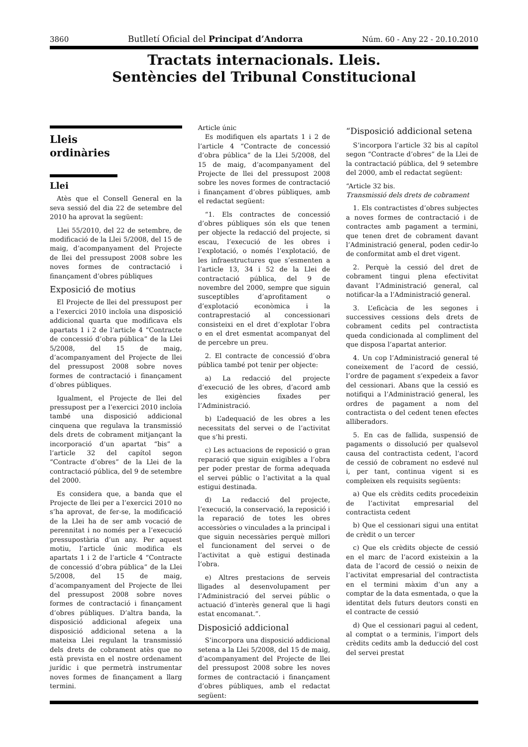3860 Butlletí Oficial del Principat d’Andorra Núm. 60 - Any 22 - 20.10.2010
Tractats internacionals. Lleis.
Sentències del Tribunal Constitucional
Lleis
ordinàries
Llei
Atès que el Consell General en la seva sessió del dia 22 de setembre del 2010 ha aprovat la següent:
Llei 55/2010, del 22 de setembre, de modificació de la Llei 5/2008, del 15 de maig, d’acompanyament del Projecte de llei del pressupost 2008 sobre les noves formes de contractació i finançament d’obres públiques
Exposició de motius
El Projecte de llei del pressupost per a l’exercici 2010 incloïa una disposició addicional quarta que modificava els apartats 1 i 2 de l’article 4 “Contracte de concessió d’obra pública” de la Llei 5/2008, del 15 de maig, d’acompanyament del Projecte de llei del pressupost 2008 sobre noves formes de contractació i finançament d’obres públiques.
Igualment, el Projecte de llei del pressupost per a l’exercici 2010 incloïa també una disposició addicional cinquena que regulava la transmissió dels drets de cobrament mitjançant la incorporació d’un apartat “bis” a l’article 32 del capítol segon “Contracte d’obres” de la Llei de la contractació pública, del 9 de setembre del 2000.
Es considera que, a banda que el Projecte de llei per a l’exercici 2010 no s’ha aprovat, de fer-se, la modificació de la Llei ha de ser amb vocació de perennitat i no només per a l’execució pressupostària d’un any. Per aquest motiu, l’article únic modifica els apartats 1 i 2 de l’article 4 “Contracte de concessió d’obra pública” de la Llei 5/2008, del 15 de maig, d’acompanyament del Projecte de llei del pressupost 2008 sobre noves formes de contractació i finançament d’obres públiques. D’altra banda, la disposició addicional afegeix una disposició addicional setena a la mateixa Llei regulant la transmissió dels drets de cobrament atès que no està prevista en el nostre ordenament jurídic i que permetrà instrumentar noves formes de finançament a llarg termini.
Article únic
Es modifiquen els apartats 1 i 2 de l’article 4 “Contracte de concessió d’obra pública” de la Llei 5/2008, del 15 de maig, d’acompanyament del Projecte de llei del pressupost 2008 sobre les noves formes de contractació i finançament d’obres públiques, amb el redactat següent:
“1. Els contractes de concessió d’obres públiques són els que tenen per objecte la redacció del projecte, si escau, l’execució de les obres i l’explotació, o només l’explotació, de les infraestructures que s’esmenten a l’article 13, 34 i 52 de la Llei de contractació pública, del 9 de novembre del 2000, sempre que siguin susceptibles d’aprofitament o d’explotació econòmica i la contraprestació al concessionari consisteixi en el dret d’explotar l’obra o en el dret esmentat acompanyat del de percebre un preu.
2. El contracte de concessió d’obra pública també pot tenir per objecte:
a) La redacció del projecte d’execució de les obres, d’acord amb les exigències fixades per l’Administració.
b) L’adequació de les obres a les necessitats del servei o de l’activitat que s’hi presti.
c) Les actuacions de reposició o gran reparació que siguin exigibles a l’obra per poder prestar de forma adequada el servei públic o l’activitat a la qual estigui destinada.
d) La redacció del projecte, l’execució, la conservació, la reposició i la reparació de totes les obres accessòries o vinculades a la principal i que siguin necessàries perquè millori el funcionament del servei o de l’activitat a què estigui destinada l’obra.
e) Altres prestacions de serveis lligades al desenvolupament per l’Administració del servei públic o actuació d’interès general que li hagi estat encomanat.”.
Disposició addicional
S’incorpora una disposició addicional setena a la Llei 5/2008, del 15 de maig, d’acompanyament del Projecte de llei del pressupost 2008 sobre les noves formes de contractació i finançament d’obres públiques, amb el redactat següent:
“Disposició addicional setena
S’incorpora l’article 32 bis al capítol segon “Contracte d’obres” de la Llei de la contractació pública, del 9 setembre del 2000, amb el redactat següent:
“Article 32 bis.
Transmissió dels drets de cobrament
1. Els contractistes d’obres subjectes a noves formes de contractació i de contractes amb pagament a termini, que tenen dret de cobrament davant l’Administració general, poden cedir-lo de conformitat amb el dret vigent.
2. Perquè la cessió del dret de cobrament tingui plena efectivitat davant l’Administració general, cal notificar-la a l’Administració general.
3. L’eficàcia de les segones i successives cessions dels drets de cobrament cedits pel contractista queda condicionada al compliment del que disposa l’apartat anterior.
4. Un cop l’Administració general té coneixement de l’acord de cessió, l’ordre de pagament s’expedeix a favor del cessionari. Abans que la cessió es notifiqui a l’Administració general, les ordres de pagament a nom del contractista o del cedent tenen efectes alliberadors.
5. En cas de fallida, suspensió de pagaments o dissolució per qualsevol causa del contractista cedent, l’acord de cessió de cobrament no esdevé nul i, per tant, continua vigent si es compleixen els requisits següents:
a) Que els crèdits cedits procedeixin de l’activitat empresarial del contractista cedent
b) Que el cessionari sigui una entitat de crèdit o un tercer
c) Que els crèdits objecte de cessió en el marc de l’acord existeixin a la data de l’acord de cessió o neixin de l’activitat empresarial del contractista en el termini màxim d’un any a comptar de la data esmentada, o que la identitat dels futurs deutors consti en el contracte de cessió
d) Que el cessionari pagui al cedent, al comptat o a terminis, l’import dels crèdits cedits amb la deducció del cost del servei prestat